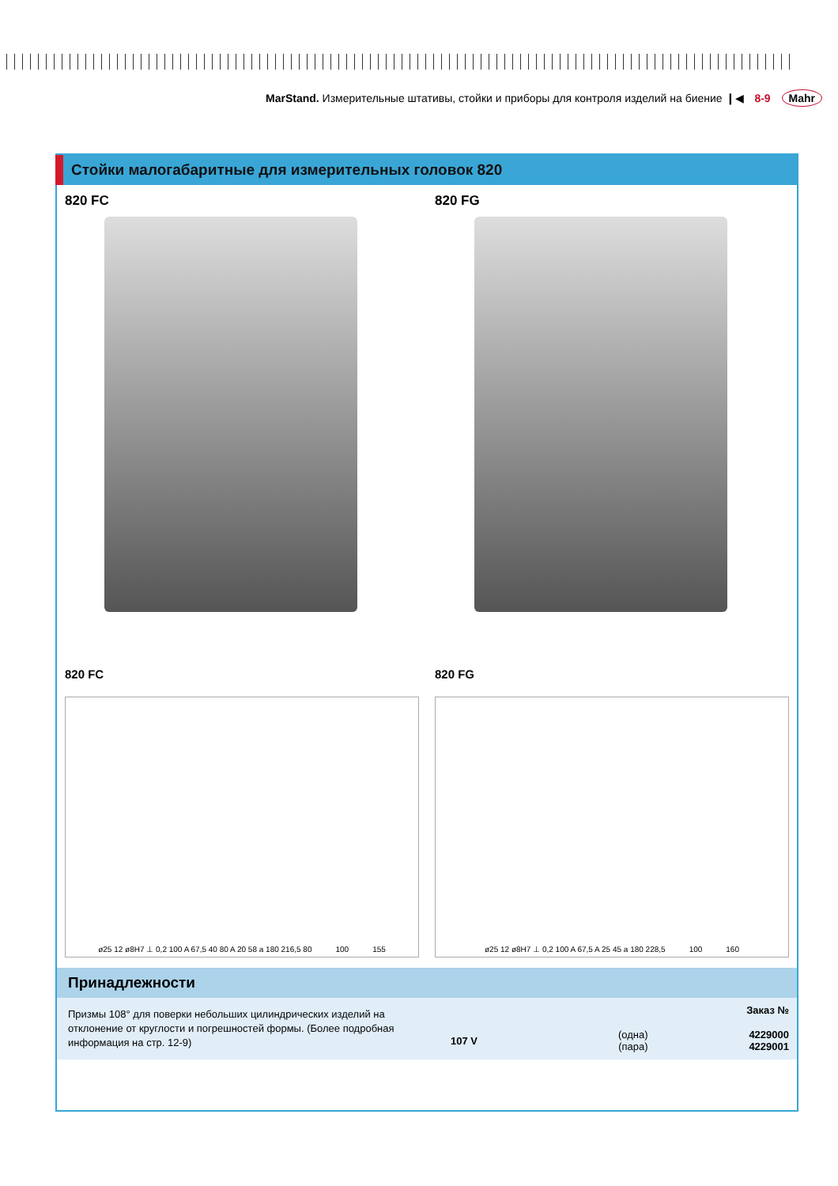MarStand. Измерительные штативы, стойки и приборы для контроля изделий на биение ❙◀ 8-9 Mahr
Стойки малогабаритные для измерительных головок 820
820 FC 820 FG
820 FC
ø25 12 ø8H7 ⊥ 0,2 100 A 67,5 40 80 A 20 58 a 180 216,5 80 100 155
820 FG
ø25 12 ø8H7 ⊥ 0,2 100 A 67,5 A 25 45 a 180 228,5 100 160
Принадлежности
Призмы 108° для поверки небольших цилиндрических изделий на отклонение от круглости и погрешностей формы. (Более подробная информация на стр. 12-9)
| | | Заказ № |
| --- | --- | --- |
| 107 V | (одна) (пара) | 4229000 4229001 |